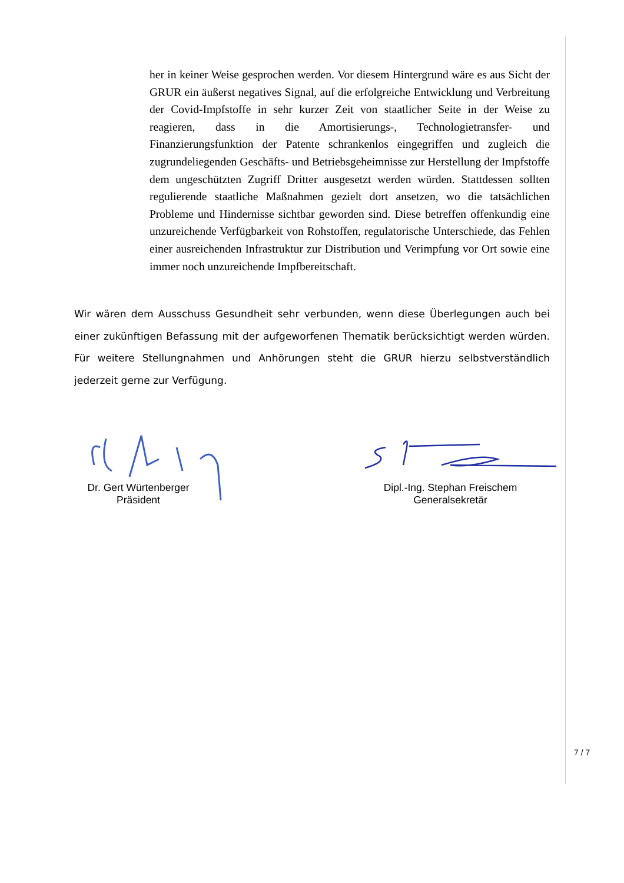her in keiner Weise gesprochen werden. Vor diesem Hintergrund wäre es aus Sicht der GRUR ein äußerst negatives Signal, auf die erfolgreiche Entwicklung und Verbreitung der Covid-Impfstoffe in sehr kurzer Zeit von staatlicher Seite in der Weise zu reagieren, dass in die Amortisierungs-, Technologietransfer- und Finanzierungsfunktion der Patente schrankenlos eingegriffen und zugleich die zugrundeliegenden Geschäfts- und Betriebsgeheimnisse zur Herstellung der Impfstoffe dem ungeschützten Zugriff Dritter ausgesetzt werden würden. Stattdessen sollten regulierende staatliche Maßnahmen gezielt dort ansetzen, wo die tatsächlichen Probleme und Hindernisse sichtbar geworden sind. Diese betreffen offenkundig eine unzureichende Verfügbarkeit von Rohstoffen, regulatorische Unterschiede, das Fehlen einer ausreichenden Infrastruktur zur Distribution und Verimpfung vor Ort sowie eine immer noch unzureichende Impfbereitschaft.
Wir wären dem Ausschuss Gesundheit sehr verbunden, wenn diese Überlegungen auch bei einer zukünftigen Befassung mit der aufgeworfenen Thematik berücksichtigt werden würden. Für weitere Stellungnahmen und Anhörungen steht die GRUR hierzu selbstverständlich jederzeit gerne zur Verfügung.
Dr. Gert Würtenberger
Präsident
Dipl.-Ing. Stephan Freischem
Generalsekretär
7 / 7